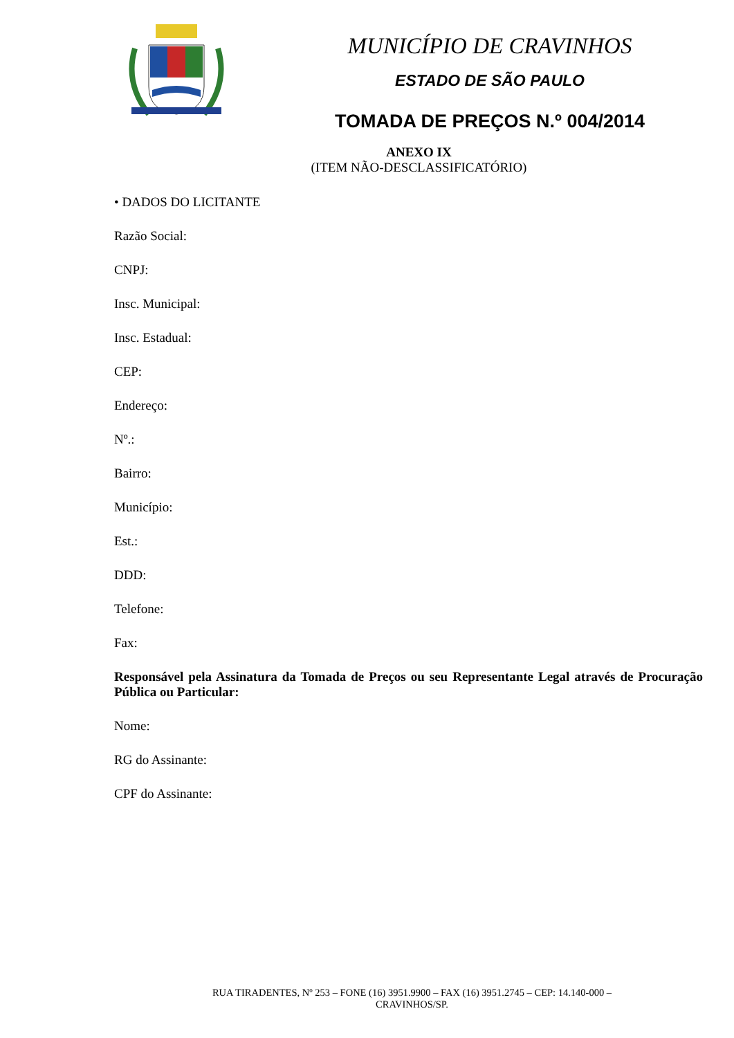MUNICÍPIO DE CRAVINHOS
ESTADO DE SÃO PAULO
TOMADA DE PREÇOS N.º 004/2014
ANEXO IX
(ITEM NÃO-DESCLASSIFICATÓRIO)
• DADOS DO LICITANTE
Razão Social:
CNPJ:
Insc. Municipal:
Insc. Estadual:
CEP:
Endereço:
Nº.:
Bairro:
Município:
Est.:
DDD:
Telefone:
Fax:
Responsável pela Assinatura da Tomada de Preços ou seu Representante Legal através de Procuração Pública ou Particular:
Nome:
RG do Assinante:
CPF do Assinante:
RUA TIRADENTES, Nº 253 – FONE (16) 3951.9900 – FAX (16) 3951.2745 – CEP: 14.140-000 –
CRAVINHOS/SP.